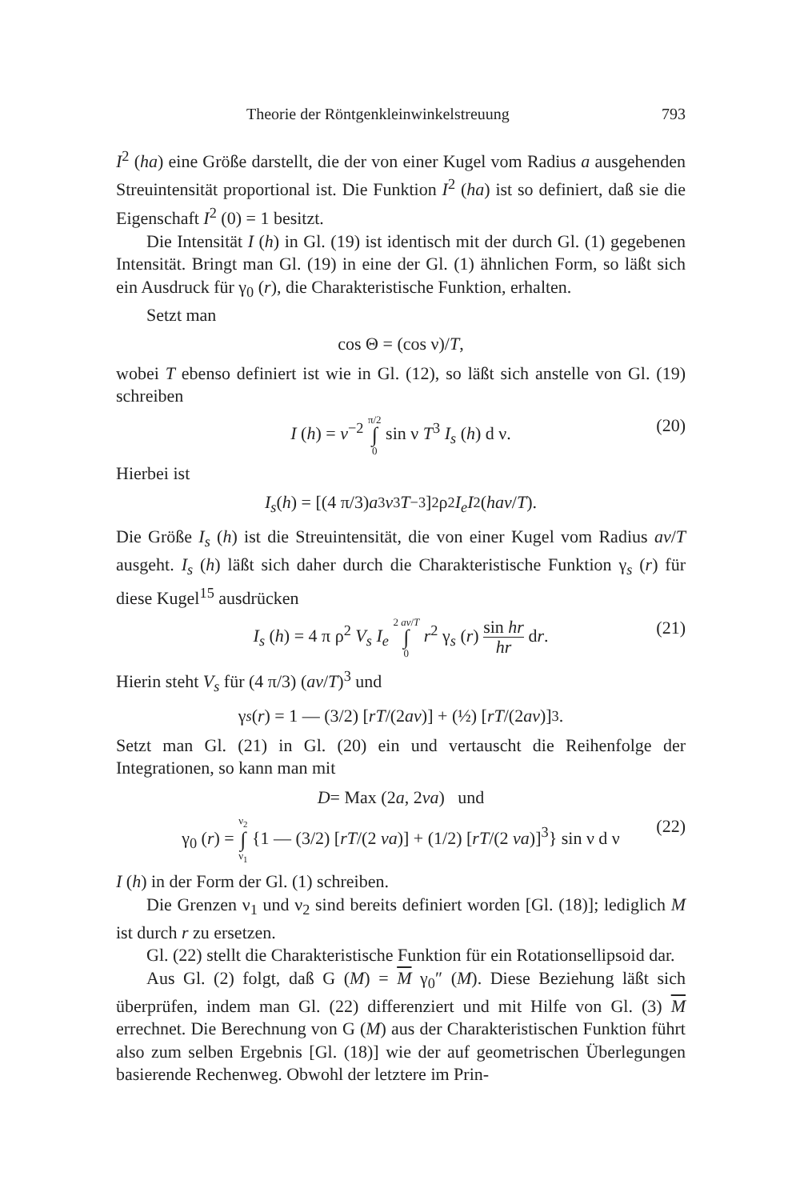Theorie der Röntgenkleinwinkelstreuung 793
I<sup>2</sup> (ha) eine Größe darstellt, die der von einer Kugel vom Radius a ausgehenden Streuintensität proportional ist. Die Funktion I<sup>2</sup> (ha) ist so definiert, daß sie die Eigenschaft I<sup>2</sup> (0) = 1 besitzt.
Die Intensität I (h) in Gl. (19) ist identisch mit der durch Gl. (1) gegebenen Intensität. Bringt man Gl. (19) in eine der Gl. (1) ähnlichen Form, so läßt sich ein Ausdruck für γ<sub>0</sub> (r), die Charakteristische Funktion, erhalten.
Setzt man
cos Θ = (cos ν)/ T,
wobei T ebenso definiert ist wie in Gl. (12), so läßt sich anstelle von Gl. (19) schreiben
I (h) = v<sup>−2</sup> π/2 ∫ 0 sin ν T<sup>3</sup> I<sub>s</sub> (h) d ν. (20)
Hierbei ist
I<sub>s</sub> (h) = [(4 π/3) a<sup>3</sup> v<sup>3</sup> T<sup>−3</sup>]<sup>2</sup> ρ<sup>2</sup> I<sub>e</sub> I<sup>2</sup> (hav / T).
Die Größe I<sub>s</sub> (h) ist die Streuintensität, die von einer Kugel vom Radius av/T ausgeht. I<sub>s</sub> (h) läßt sich daher durch die Charakteristische Funktion γ<sub>s</sub> (r) für diese Kugel<sup>15</sup> ausdrücken
I<sub>s</sub> (h) = 4 π ρ<sup>2</sup> V<sub>s</sub> I<sub>e</sub> 2 av/T ∫ 0 r<sup>2</sup> γ<sub>s</sub> (r) sin hr hr dr. (21)
Hierin steht V<sub>s</sub> für (4 π/3) (av/T)<sup>3</sup> und
γ<sub>s</sub> (r) = 1 — (3/2) [rT /(2 av)] + (½) [rT /(2 av)]<sup>3</sup>.
Setzt man Gl. (21) in Gl. (20) ein und vertauscht die Reihenfolge der Integrationen, so kann man mit
D = Max (2 a, 2 va) und
γ<sub>0</sub> (r) = ν<sub>2</sub> ∫ ν<sub>1</sub> {1 — (3/2) [rT/(2 va)] + (1/2) [rT/(2 va)]<sup>3</sup>} sin ν d ν (22)
I (h) in der Form der Gl. (1) schreiben.
Die Grenzen ν<sub>1</sub> und ν<sub>2</sub> sind bereits definiert worden [Gl. (18)]; lediglich M ist durch r zu ersetzen.
Gl. (22) stellt die Charakteristische Funktion für ein Rotationsellipsoid dar.
Aus Gl. (2) folgt, daß G (M) = M γ<sub>0</sub>″ (M). Diese Beziehung läßt sich überprüfen, indem man Gl. (22) differenziert und mit Hilfe von Gl. (3) M errechnet. Die Berechnung von G (M) aus der Charakteristischen Funktion führt also zum selben Ergebnis [Gl. (18)] wie der auf geometrischen Überlegungen basierende Rechenweg. Obwohl der letztere im Prin-